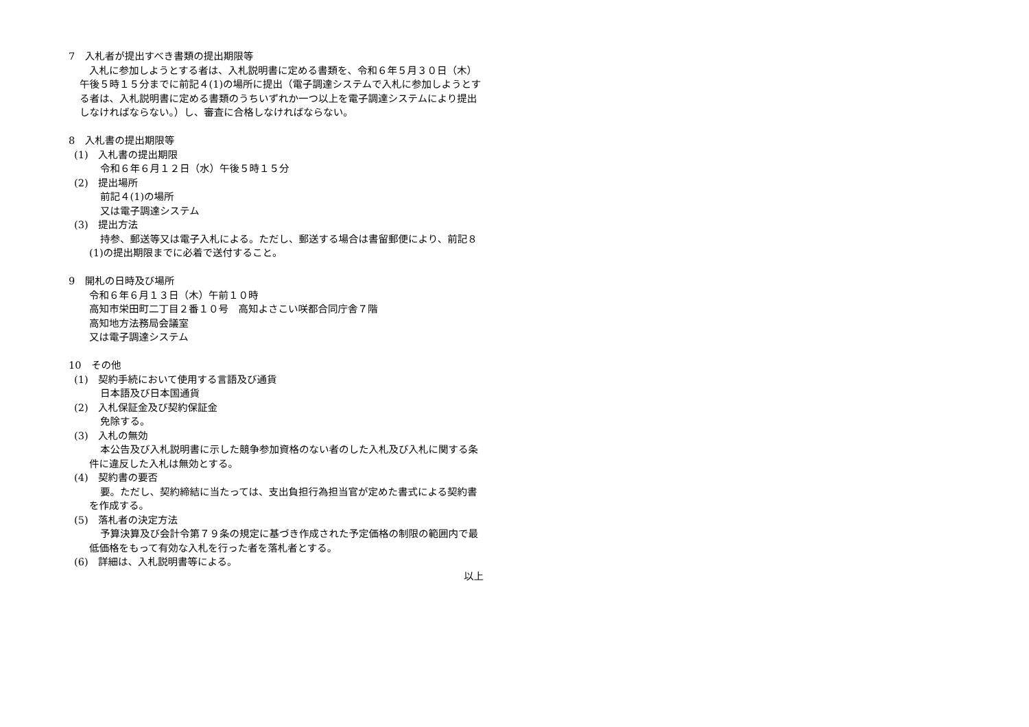7　入札者が提出すべき書類の提出期限等
入札に参加しようとする者は、入札説明書に定める書類を、令和６年５月３０日（木）午後５時１５分までに前記４(1)の場所に提出（電子調達システムで入札に参加しようとする者は、入札説明書に定める書類のうちいずれか一つ以上を電子調達システムにより提出しなければならない。）し、審査に合格しなければならない。
8　入札書の提出期限等
(1)　入札書の提出期限
令和６年６月１２日（水）午後５時１５分
(2)　提出場所
前記４(1)の場所
又は電子調達システム
(3)　提出方法
持参、郵送等又は電子入札による。ただし、郵送する場合は書留郵便により、前記８(1)の提出期限までに必着で送付すること。
9　開札の日時及び場所
令和６年６月１３日（木）午前１０時
高知市栄田町二丁目２番１０号　高知よさこい咲都合同庁舎７階
高知地方法務局会議室
又は電子調達システム
10　その他
(1)　契約手続において使用する言語及び通貨
日本語及び日本国通貨
(2)　入札保証金及び契約保証金
免除する。
(3)　入札の無効
本公告及び入札説明書に示した競争参加資格のない者のした入札及び入札に関する条件に違反した入札は無効とする。
(4)　契約書の要否
要。ただし、契約締結に当たっては、支出負担行為担当官が定めた書式による契約書を作成する。
(5)　落札者の決定方法
予算決算及び会計令第７９条の規定に基づき作成された予定価格の制限の範囲内で最低価格をもって有効な入札を行った者を落札者とする。
(6)　詳細は、入札説明書等による。
以上